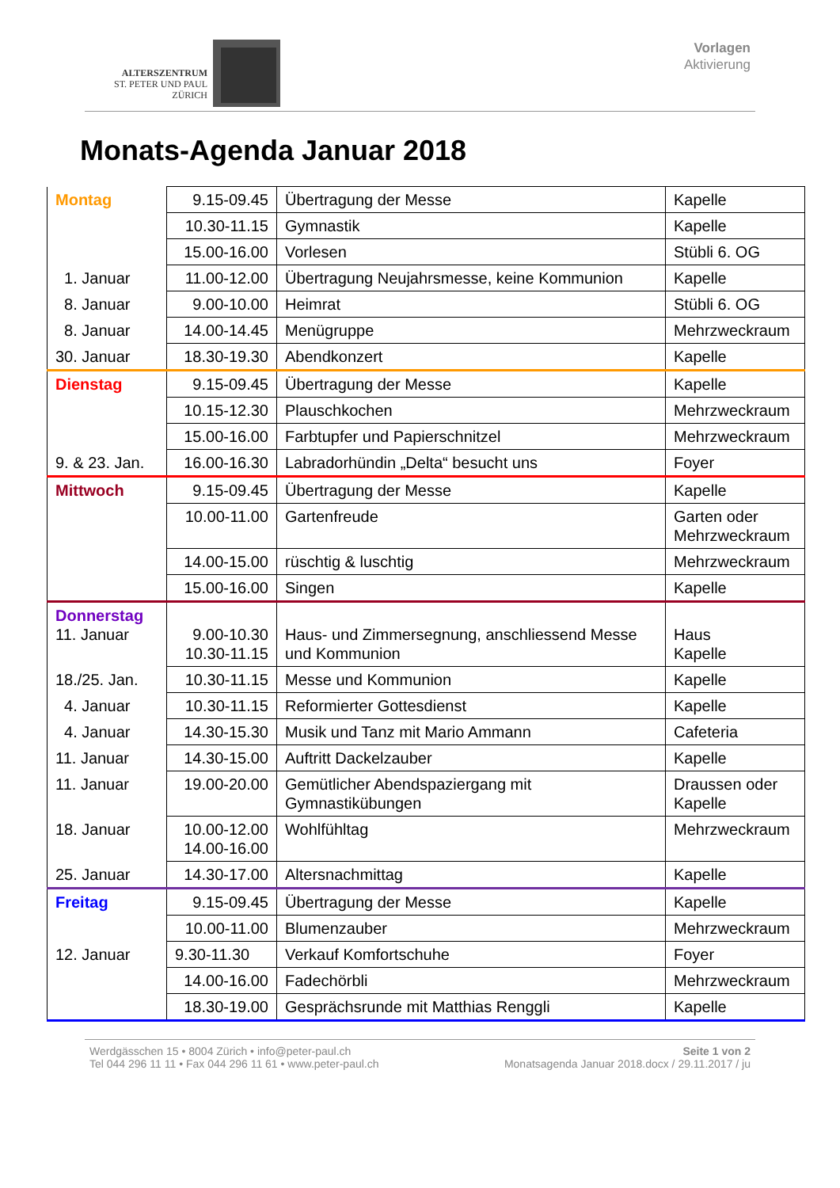ALTERSZENTRUM
ST. PETER UND PAUL
ZÜRICH
Vorlagen
Aktivierung
Monats-Agenda Januar 2018
| Montag | 9.15-09.45 | Übertragung der Messe | Kapelle |
| | 10.30-11.15 | Gymnastik | Kapelle |
| | 15.00-16.00 | Vorlesen | Stübli 6. OG |
| 1. Januar | 11.00-12.00 | Übertragung Neujahrsmesse, keine Kommunion | Kapelle |
| 8. Januar | 9.00-10.00 | Heimrat | Stübli 6. OG |
| 8. Januar | 14.00-14.45 | Menügruppe | Mehrzweckraum |
| 30. Januar | 18.30-19.30 | Abendkonzert | Kapelle |
| Dienstag | 9.15-09.45 | Übertragung der Messe | Kapelle |
| | 10.15-12.30 | Plauschkochen | Mehrzweckraum |
| | 15.00-16.00 | Farbtupfer und Papierschnitzel | Mehrzweckraum |
| 9. & 23. Jan. | 16.00-16.30 | Labradorhündin „Delta“ besucht uns | Foyer |
| Mittwoch | 9.15-09.45 | Übertragung der Messe | Kapelle |
| | 10.00-11.00 | Gartenfreude | Garten oder Mehrzweckraum |
| | 14.00-15.00 | rüschtig & luschtig | Mehrzweckraum |
| | 15.00-16.00 | Singen | Kapelle |
| Donnerstag 11. Januar | 9.00-10.30 10.30-11.15 | Haus- und Zimmersegnung, anschliessend Messe und Kommunion | Haus Kapelle |
| 18./25. Jan. | 10.30-11.15 | Messe und Kommunion | Kapelle |
| 4. Januar | 10.30-11.15 | Reformierter Gottesdienst | Kapelle |
| 4. Januar | 14.30-15.30 | Musik und Tanz mit Mario Ammann | Cafeteria |
| 11. Januar | 14.30-15.00 | Auftritt Dackelzauber | Kapelle |
| 11. Januar | 19.00-20.00 | Gemütlicher Abendspaziergang mit Gymnastikübungen | Draussen oder Kapelle |
| 18. Januar | 10.00-12.00 14.00-16.00 | Wohlfühltag | Mehrzweckraum |
| 25. Januar | 14.30-17.00 | Altersnachmittag | Kapelle |
| Freitag | 9.15-09.45 | Übertragung der Messe | Kapelle |
| | 10.00-11.00 | Blumenzauber | Mehrzweckraum |
| 12. Januar | 9.30-11.30 | Verkauf Komfortschuhe | Foyer |
| | 14.00-16.00 | Fadechörbli | Mehrzweckraum |
| | 18.30-19.00 | Gesprächsrunde mit Matthias Renggli | Kapelle |
Werdgässchen 15 • 8004 Zürich • info@peter-paul.ch
Tel 044 296 11 11 • Fax 044 296 11 61 • www.peter-paul.ch
Seite 1 von 2
Monatsagenda Januar 2018.docx / 29.11.2017 / ju